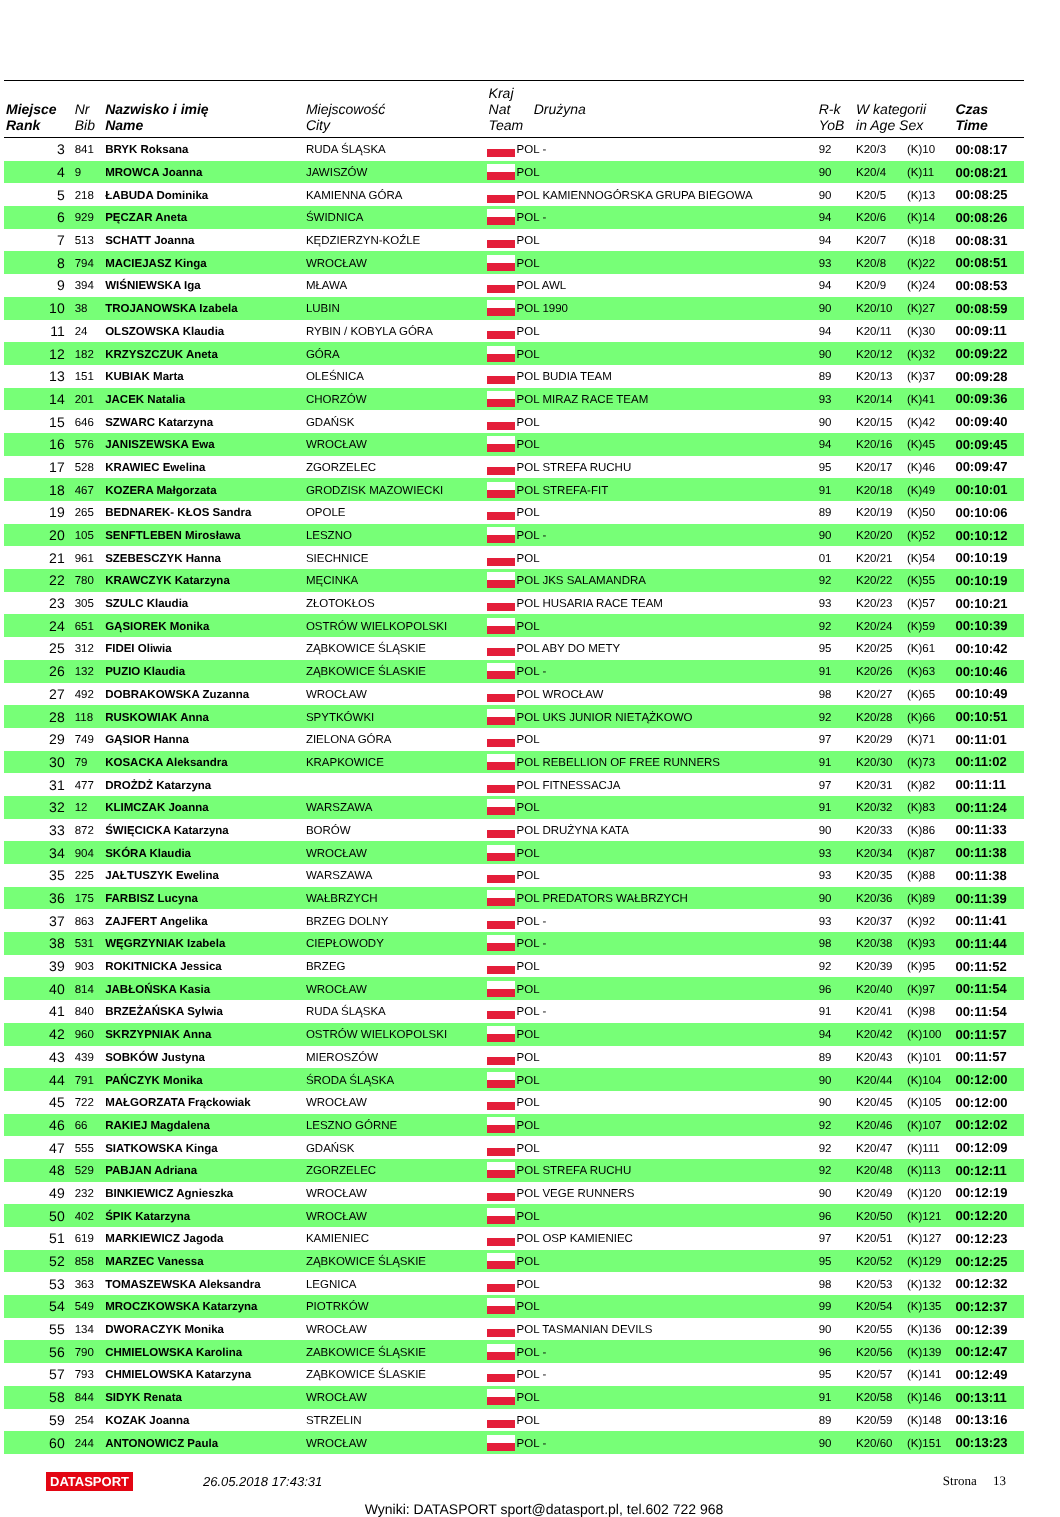| Miejsce Rank | Nr Bib | Nazwisko i imię Name | Miejscowość City | Kraj Nat Drużyna Team | | R-k YoB | W kategorii in Age Sex | | Czas Time |
| --- | --- | --- | --- | --- | --- | --- | --- | --- | --- |
| 3 | 841 | BRYK Roksana | RUDA ŚLĄSKA | | POL - | 92 | K20/3 | (K)10 | 00:08:17 |
| 4 | 9 | MROWCA Joanna | JAWISZÓW | | POL | 90 | K20/4 | (K)11 | 00:08:21 |
| 5 | 218 | ŁABUDA Dominika | KAMIENNA GÓRA | | POL KAMIENNOGÓRSKA GRUPA BIEGOWA | 90 | K20/5 | (K)13 | 00:08:25 |
| 6 | 929 | PĘCZAR Aneta | ŚWIDNICA | | POL - | 94 | K20/6 | (K)14 | 00:08:26 |
| 7 | 513 | SCHATT Joanna | KĘDZIERZYN-KOŹLE | | POL | 94 | K20/7 | (K)18 | 00:08:31 |
| 8 | 794 | MACIEJASZ Kinga | WROCŁAW | | POL | 93 | K20/8 | (K)22 | 00:08:51 |
| 9 | 394 | WIŚNIEWSKA Iga | MŁAWA | | POL AWL | 94 | K20/9 | (K)24 | 00:08:53 |
| 10 | 38 | TROJANOWSKA Izabela | LUBIN | | POL 1990 | 90 | K20/10 | (K)27 | 00:08:59 |
| 11 | 24 | OLSZOWSKA Klaudia | RYBIN / KOBYLA GÓRA | | POL | 94 | K20/11 | (K)30 | 00:09:11 |
| 12 | 182 | KRZYSZCZUK Aneta | GÓRA | | POL | 90 | K20/12 | (K)32 | 00:09:22 |
| 13 | 151 | KUBIAK Marta | OLEŚNICA | | POL BUDIA TEAM | 89 | K20/13 | (K)37 | 00:09:28 |
| 14 | 201 | JACEK Natalia | CHORZÓW | | POL MIRAZ RACE TEAM | 93 | K20/14 | (K)41 | 00:09:36 |
| 15 | 646 | SZWARC Katarzyna | GDAŃSK | | POL | 90 | K20/15 | (K)42 | 00:09:40 |
| 16 | 576 | JANISZEWSKA Ewa | WROCŁAW | | POL | 94 | K20/16 | (K)45 | 00:09:45 |
| 17 | 528 | KRAWIEC Ewelina | ZGORZELEC | | POL STREFA RUCHU | 95 | K20/17 | (K)46 | 00:09:47 |
| 18 | 467 | KOZERA Małgorzata | GRODZISK MAZOWIECKI | | POL STREFA-FIT | 91 | K20/18 | (K)49 | 00:10:01 |
| 19 | 265 | BEDNAREK- KŁOS Sandra | OPOLE | | POL | 89 | K20/19 | (K)50 | 00:10:06 |
| 20 | 105 | SENFTLEBEN Mirosława | LESZNO | | POL - | 90 | K20/20 | (K)52 | 00:10:12 |
| 21 | 961 | SZEBESCZYK Hanna | SIECHNICE | | POL | 01 | K20/21 | (K)54 | 00:10:19 |
| 22 | 780 | KRAWCZYK Katarzyna | MĘCINKA | | POL JKS SALAMANDRA | 92 | K20/22 | (K)55 | 00:10:19 |
| 23 | 305 | SZULC Klaudia | ZŁOTOKŁOS | | POL HUSARIA RACE TEAM | 93 | K20/23 | (K)57 | 00:10:21 |
| 24 | 651 | GĄSIOREK Monika | OSTRÓW WIELKOPOLSKI | | POL | 92 | K20/24 | (K)59 | 00:10:39 |
| 25 | 312 | FIDEI Oliwia | ZĄBKOWICE ŚLĄSKIE | | POL ABY DO METY | 95 | K20/25 | (K)61 | 00:10:42 |
| 26 | 132 | PUZIO Klaudia | ZĄBKOWICE ŚLASKIE | | POL - | 91 | K20/26 | (K)63 | 00:10:46 |
| 27 | 492 | DOBRAKOWSKA Zuzanna | WROCŁAW | | POL WROCŁAW | 98 | K20/27 | (K)65 | 00:10:49 |
| 28 | 118 | RUSKOWIAK Anna | SPYTKÓWKI | | POL UKS JUNIOR NIETĄŻKOWO | 92 | K20/28 | (K)66 | 00:10:51 |
| 29 | 749 | GĄSIOR Hanna | ZIELONA GÓRA | | POL | 97 | K20/29 | (K)71 | 00:11:01 |
| 30 | 79 | KOSACKA Aleksandra | KRAPKOWICE | | POL REBELLION OF FREE RUNNERS | 91 | K20/30 | (K)73 | 00:11:02 |
| 31 | 477 | DROŻDŻ Katarzyna | | | POL FITNESSACJA | 97 | K20/31 | (K)82 | 00:11:11 |
| 32 | 12 | KLIMCZAK Joanna | WARSZAWA | | POL | 91 | K20/32 | (K)83 | 00:11:24 |
| 33 | 872 | ŚWIĘCICKA Katarzyna | BORÓW | | POL DRUŻYNA KATA | 90 | K20/33 | (K)86 | 00:11:33 |
| 34 | 904 | SKÓRA Klaudia | WROCŁAW | | POL | 93 | K20/34 | (K)87 | 00:11:38 |
| 35 | 225 | JAŁTUSZYK Ewelina | WARSZAWA | | POL | 93 | K20/35 | (K)88 | 00:11:38 |
| 36 | 175 | FARBISZ Lucyna | WAŁBRZYCH | | POL PREDATORS WAŁBRZYCH | 90 | K20/36 | (K)89 | 00:11:39 |
| 37 | 863 | ZAJFERT Angelika | BRZEG DOLNY | | POL - | 93 | K20/37 | (K)92 | 00:11:41 |
| 38 | 531 | WĘGRZYNIAK Izabela | CIEPŁOWODY | | POL - | 98 | K20/38 | (K)93 | 00:11:44 |
| 39 | 903 | ROKITNICKA Jessica | BRZEG | | POL | 92 | K20/39 | (K)95 | 00:11:52 |
| 40 | 814 | JABŁOŃSKA Kasia | WROCŁAW | | POL | 96 | K20/40 | (K)97 | 00:11:54 |
| 41 | 840 | BRZEŻAŃSKA Sylwia | RUDA ŚLĄSKA | | POL - | 91 | K20/41 | (K)98 | 00:11:54 |
| 42 | 960 | SKRZYPNIAK Anna | OSTRÓW WIELKOPOLSKI | | POL | 94 | K20/42 | (K)100 | 00:11:57 |
| 43 | 439 | SOBKÓW Justyna | MIEROSZÓW | | POL | 89 | K20/43 | (K)101 | 00:11:57 |
| 44 | 791 | PAŃCZYK Monika | ŚRODA ŚLĄSKA | | POL | 90 | K20/44 | (K)104 | 00:12:00 |
| 45 | 722 | MAŁGORZATA Frąckowiak | WROCŁAW | | POL | 90 | K20/45 | (K)105 | 00:12:00 |
| 46 | 66 | RAKIEJ Magdalena | LESZNO GÓRNE | | POL | 92 | K20/46 | (K)107 | 00:12:02 |
| 47 | 555 | SIATKOWSKA Kinga | GDAŃSK | | POL | 92 | K20/47 | (K)111 | 00:12:09 |
| 48 | 529 | PABJAN Adriana | ZGORZELEC | | POL STREFA RUCHU | 92 | K20/48 | (K)113 | 00:12:11 |
| 49 | 232 | BINKIEWICZ Agnieszka | WROCŁAW | | POL VEGE RUNNERS | 90 | K20/49 | (K)120 | 00:12:19 |
| 50 | 402 | ŚPIK Katarzyna | WROCŁAW | | POL | 96 | K20/50 | (K)121 | 00:12:20 |
| 51 | 619 | MARKIEWICZ Jagoda | KAMIENIEC | | POL OSP KAMIENIEC | 97 | K20/51 | (K)127 | 00:12:23 |
| 52 | 858 | MARZEC Vanessa | ZĄBKOWICE ŚLĄSKIE | | POL | 95 | K20/52 | (K)129 | 00:12:25 |
| 53 | 363 | TOMASZEWSKA Aleksandra | LEGNICA | | POL | 98 | K20/53 | (K)132 | 00:12:32 |
| 54 | 549 | MROCZKOWSKA Katarzyna | PIOTRKÓW | | POL | 99 | K20/54 | (K)135 | 00:12:37 |
| 55 | 134 | DWORACZYK Monika | WROCŁAW | | POL TASMANIAN DEVILS | 90 | K20/55 | (K)136 | 00:12:39 |
| 56 | 790 | CHMIELOWSKA Karolina | ZABKOWICE ŚLĄSKIE | | POL - | 96 | K20/56 | (K)139 | 00:12:47 |
| 57 | 793 | CHMIELOWSKA Katarzyna | ZĄBKOWICE ŚLASKIE | | POL - | 95 | K20/57 | (K)141 | 00:12:49 |
| 58 | 844 | SIDYK Renata | WROCŁAW | | POL | 91 | K20/58 | (K)146 | 00:13:11 |
| 59 | 254 | KOZAK Joanna | STRZELIN | | POL | 89 | K20/59 | (K)148 | 00:13:16 |
| 60 | 244 | ANTONOWICZ Paula | WROCŁAW | | POL - | 90 | K20/60 | (K)151 | 00:13:23 |
DATASPORT 26.05.2018 17:43:31 Strona 13
Wyniki: DATASPORT sport@datasport.pl, tel.602 722 968